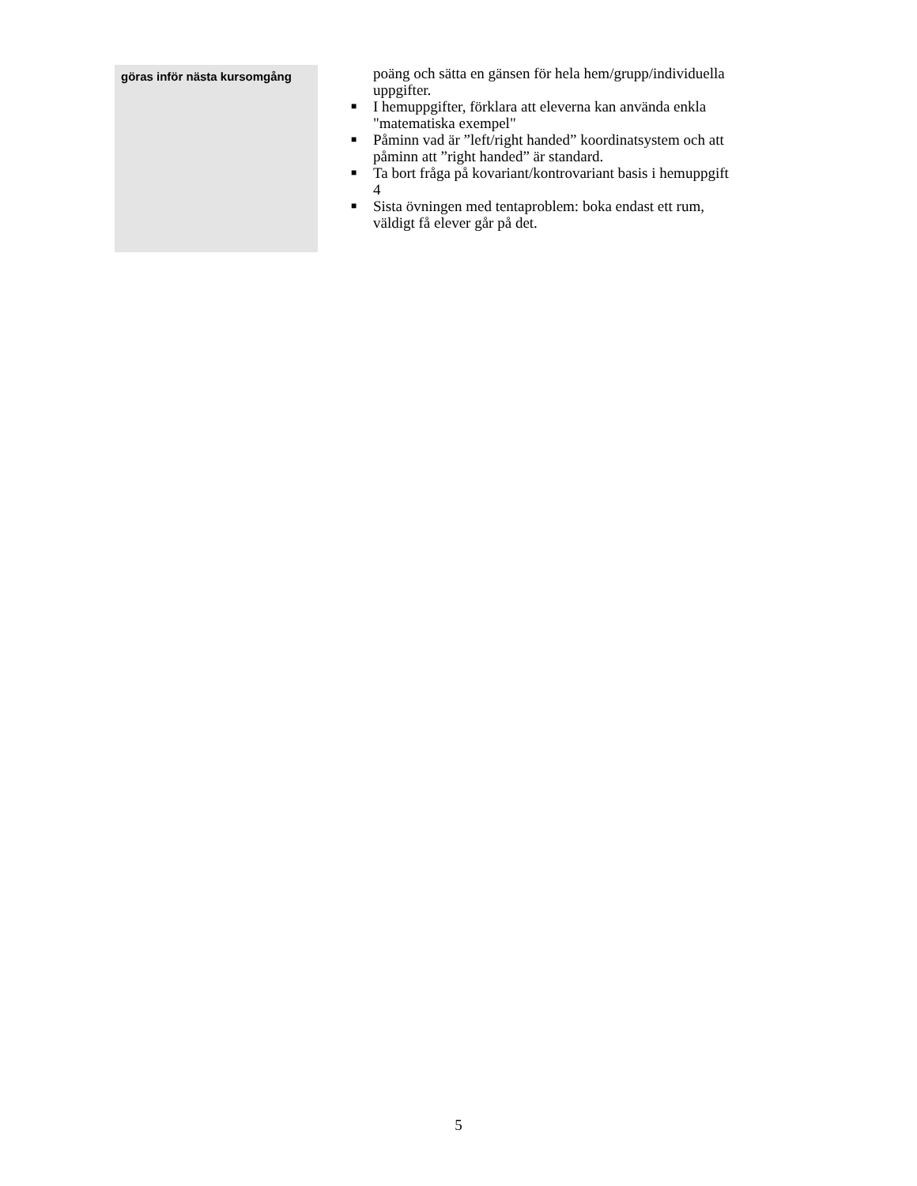| göras inför nästa kursomgång | poäng och sätta en gänsen för hela hem/grupp/individuella uppgifter. ■ I hemuppgifter, förklara att eleverna kan använda enkla "matematiska exempel" ■ Påminn vad är ”left/right handed” koordinatsystem och att påminn att ”right handed” är standard. ■ Ta bort fråga på kovariant/kontrovariant basis i hemuppgift 4 ■ Sista övningen med tentaproblem: boka endast ett rum, väldigt få elever går på det. |
5